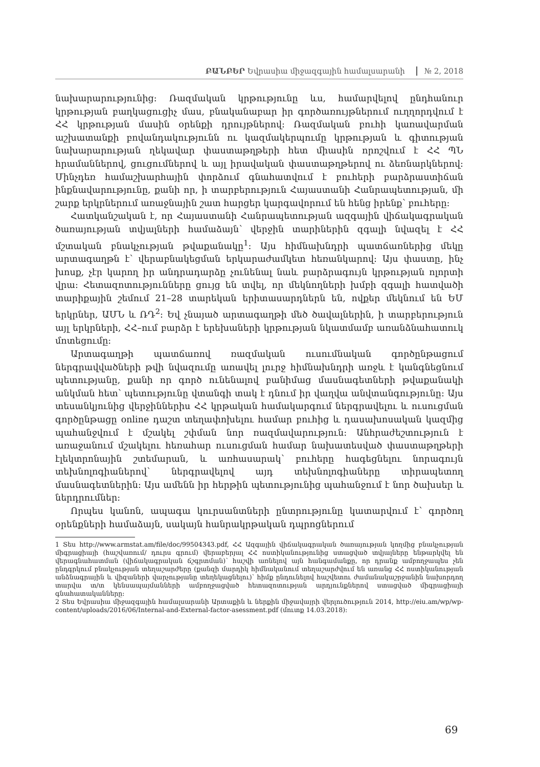ԲԱՆԲԵՐ Եվրասիա միջազգային համալսարանի № 2, 2018
նախարարությունից: Ռազմական կրթությունը ևս, համարվելով ընդհանուր կրթության բաղկացուցիչ մաս, բնականաբար իր գործառույթներում ուղղորդվում է ՀՀ կրթության մասին օրենքի դրույթներով: Ռազմական բուհի կառավարման աշխատանքի բովանդակությունն ու կազմակերպումը կրթության և գիտության նախարարության ղեկավար փաստաթղթերի հետ միասին որոշվում է ՀՀ ՊՆ հրամաններով, ցուցումներով և այլ իրավական փաստաթղթերով ու ձեռնարկներով: Մինչդեռ համաշխարհային փորձում գնահատվում է բուհերի բարձրաստիճան ինքնավարությունը, քանի որ, ի տարբերություն Հայաստանի Հանրապետության, մի շարք երկրներում առաջնային շատ հարցեր կարգավորում են հենց իրենք՝ բուհերը:
Հատկանշական է, որ Հայաստանի Հանրապետության ազգային վիճակագրական ծառայության տվյալների համաձայն՝ վերջին տարիներին զգալի նվազել է ՀՀ մշտական բնակչության թվաքանակը<sup>1</sup>: Այս հիմնախնդրի պատճառներից մեկը արտագաղթն է՝ վերաբնակեցման երկարաժամկետ հեռանկարով: Այս փաստը, ինչ խոսք, չէր կարող իր անդրադարձը չունենալ նաև բարձրագույն կրթության ոլորտի վրա: Հետազոտությունները ցույց են տվել, որ մեկնողների խմբի զգալի հատվածի տարիքային շեմում 21–28 տարեկան երիտասարդներն են, ովքեր մեկնում են ԵՄ երկրներ, ԱՄՆ և ՌԴ<sup>2</sup>: Եվ չնայած արտագաղթի մեծ ծավալներին, ի տարբերություն այլ երկրների, ՀՀ–ում բարձր է երեխաների կրթության նկատմամբ առանձնահատուկ մոտեցումը:
Արտագաղթի պատճառով ռազմական ուսումնական գործընթացում ներգրավվածների թվի նվազումը առավել լուրջ հիմնախնդրի առջև է կանգնեցնում պետությանը, քանի որ գործ ունենալով բանիմաց մասնագետների թվաքանակի անկման հետ՝ պետությունը վտանգի տակ է դնում իր վաղվա անվտանգությունը: Այս տեսանկյունից վերջիններիս ՀՀ կրթական համակարգում ներգրավելու և ուսուցման գործընթացը online դաշտ տեղափոխելու համար բուհից և դասախոսական կազմից պահանջվում է մշակել շփման նոր ռազմավարություն: Անհրաժեշտություն է առաջանում մշակելու հեռահար ուսուցման համար նախատեսված փաստաթղթերի էլեկտրոնային շտեմարան, և առհասարակ՝ բուհերը հագեցնելու նորագույն տեխնոլոգիաներով՝ ներգրավելով այդ տեխնոլոգիաները տիրապետող մասնագետներին: Այս ամենն իր հերթին պետությունից պահանջում է նոր ծախսեր և ներդրումներ:
Որպես կանոն, ապագա կուրսանտների ընտրությունը կատարվում է՝ գործող օրենքների համաձայն, սակայն հանրակրթական դպրոցներում
1 Տես http://www.armstat.am/file/doc/99504343.pdf, ՀՀ Ազգային վիճակագրական ծառայության կողմից բնակչության միգրացիայի (հաշվառում/ դուրս գրում) վերաբերյալ ՀՀ ոստիկանությունից ստացված տվյալները ենթարկվել են վերագնահատման (վիճակագրական ճշգրտման)՝ հաշվի առնելով այն հանգամանքը, որ դրանք ամբողջապես չեն ընդգրկում բնակչության տեղաշարժերը (քանզի մարդիկ հիմնականում տեղաշարժվում են առանց ՀՀ ոստիկանության անձնագրային և վիզաների վարչությանը տեղեկացնելու)՝ հիմք ընդունելով հաշվետու ժամանակաշրջանին նախորդող տարվա տ/տ կենսապայմանների ամբողջացված հետազոտության արդյունքներով ստացված միգրացիայի գնահատականները:
2 Տես Եվրասիա միջազգային համալսարանի Արտաքին և ներքին միջավայրի վերլուծություն 2014, http://eiu.am/wp/wp-content/uploads/2016/06/Internal-and-External-factor-asessment.pdf (մուտք 14.03.2018):
69